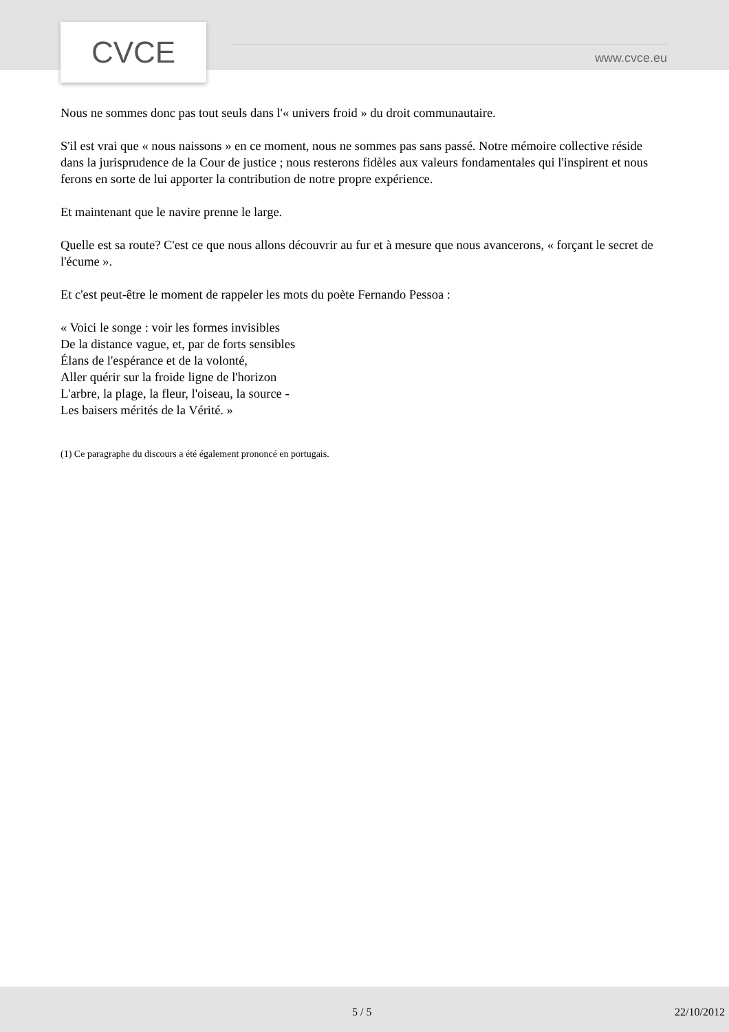CVCE
www.cvce.eu
Nous ne sommes donc pas tout seuls dans l'« univers froid » du droit communautaire.
S'il est vrai que « nous naissons » en ce moment, nous ne sommes pas sans passé. Notre mémoire collective réside dans la jurisprudence de la Cour de justice ; nous resterons fidèles aux valeurs fondamentales qui l'inspirent et nous ferons en sorte de lui apporter la contribution de notre propre expérience.
Et maintenant que le navire prenne le large.
Quelle est sa route? C'est ce que nous allons découvrir au fur et à mesure que nous avancerons, « forçant le secret de l'écume ».
Et c'est peut-être le moment de rappeler les mots du poète Fernando Pessoa :
« Voici le songe : voir les formes invisibles
De la distance vague, et, par de forts sensibles
Élans de l'espérance et de la volonté,
Aller quérir sur la froide ligne de l'horizon
L'arbre, la plage, la fleur, l'oiseau, la source -
Les baisers mérités de la Vérité. »
(1) Ce paragraphe du discours a été également prononcé en portugais.
5 / 5 22/10/2012